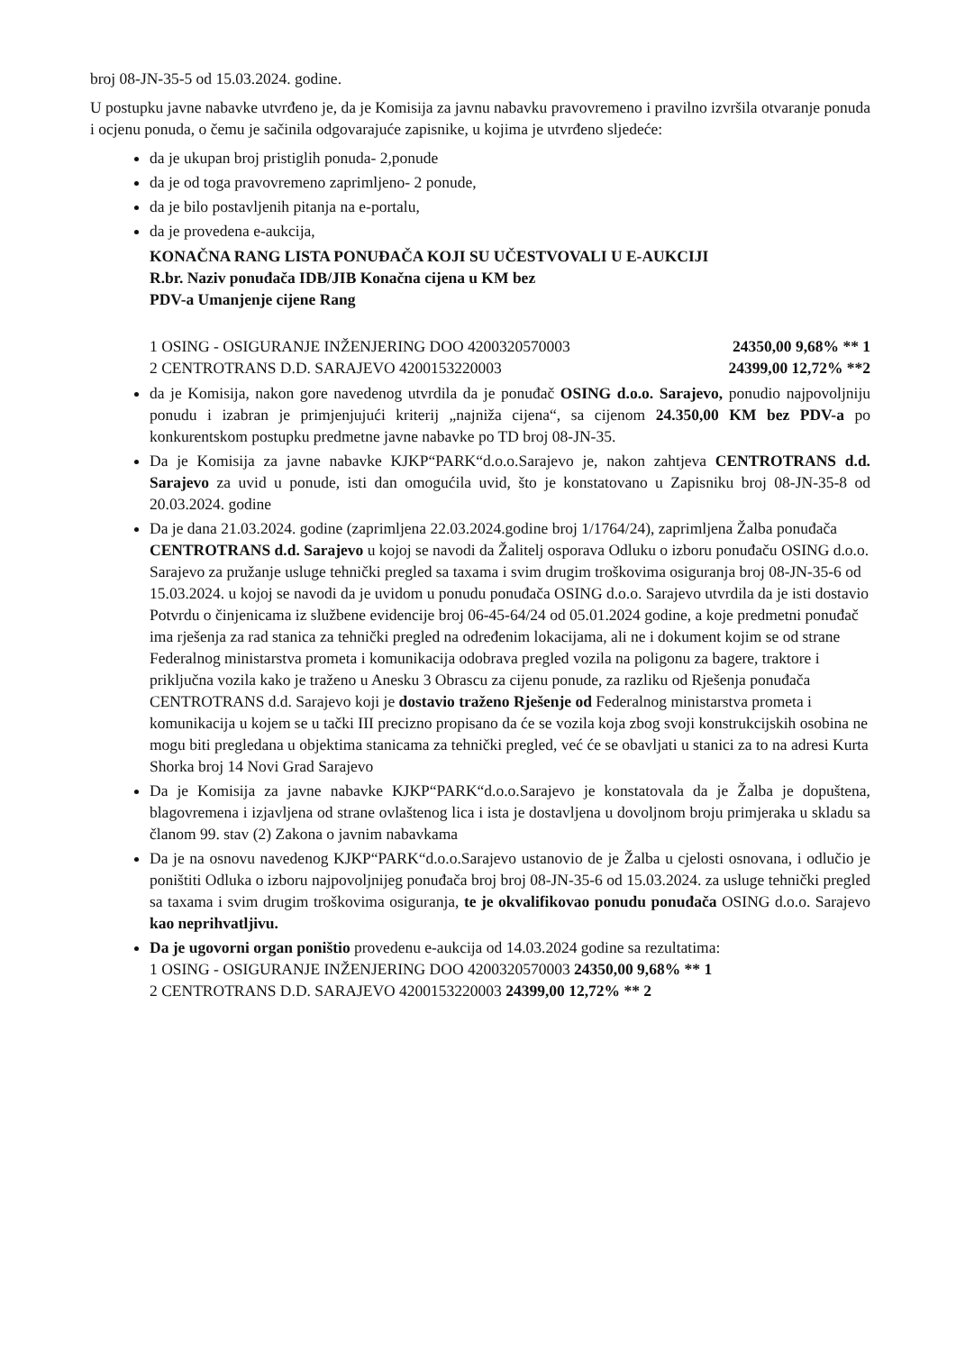broj 08-JN-35-5 od 15.03.2024. godine.
U postupku javne nabavke utvrđeno je, da je Komisija za javnu nabavku pravovremeno i pravilno izvršila otvaranje ponuda i ocjenu ponuda, o čemu je sačinila odgovarajuće zapisnike, u kojima je utvrđeno sljedeće:
da je ukupan broj pristiglih ponuda- 2,ponude
da je od toga pravovremeno zaprimljeno- 2 ponude,
da je bilo postavljenih pitanja na e-portalu,
da je provedena e-aukcija,
KONAČNA RANG LISTA PONUĐAČA KOJI SU UČESTVOVALI U E-AUKCIJI
R.br. Naziv ponuđača IDB/JIB Konačna cijena u KM bez
PDV-a Umanjenje cijene Rang
1 OSING - OSIGURANJE INŽENJERING DOO 4200320570003 24350,00 9,68% ** 1
2 CENTROTRANS D.D. SARAJEVO 4200153220003 24399,00 12,72% **2
da je Komisija, nakon gore navedenog utvrdila da je ponuđač OSING d.o.o. Sarajevo, ponudio najpovoljniju ponudu i izabran je primjenjujući kriterij „najniža cijena“, sa cijenom 24.350,00 KM bez PDV-a po konkurentskom postupku predmetne javne nabavke po TD broj 08-JN-35.
Da je Komisija za javne nabavke KJKP“PARK“d.o.o.Sarajevo je, nakon zahtjeva CENTROTRANS d.d. Sarajevo za uvid u ponude, isti dan omogućila uvid, što je konstatovano u Zapisniku broj 08-JN-35-8 od 20.03.2024. godine
Da je dana 21.03.2024. godine (zaprimljena 22.03.2024.godine broj 1/1764/24), zaprimljena Žalba ponuđača CENTROTRANS d.d. Sarajevo u kojoj se navodi da Žalitelj osporava Odluku o izboru ponuđaču OSING d.o.o. Sarajevo za pružanje usluge tehnički pregled sa taxama i svim drugim troškovima osiguranja broj 08-JN-35-6 od 15.03.2024. u kojoj se navodi da je uvidom u ponudu ponuđača OSING d.o.o. Sarajevo utvrdila da je isti dostavio Potvrdu o činjenicama iz službene evidencije broj 06-45-64/24 od 05.01.2024 godine, a koje predmetni ponuđač ima rješenja za rad stanica za tehnički pregled na određenim lokacijama, ali ne i dokument kojim se od strane Federalnog ministarstva prometa i komunikacija odobrava pregled vozila na poligonu za bagere, traktore i priključna vozila kako je traženo u Anesku 3 Obrascu za cijenu ponude, za razliku od Rješenja ponuđača CENTROTRANS d.d. Sarajevo koji je dostavio traženo Rješenje od Federalnog ministarstva prometa i komunikacija u kojem se u tački III precizno propisano da će se vozila koja zbog svoji konstrukcijskih osobina ne mogu biti pregledana u objektima stanicama za tehnički pregled, već će se obavljati u stanici za to na adresi Kurta Shorka broj 14 Novi Grad Sarajevo
Da je Komisija za javne nabavke KJKP“PARK“d.o.o.Sarajevo je konstatovala da je Žalba je dopuštena, blagovremena i izjavljena od strane ovlaštenog lica i ista je dostavljena u dovoljnom broju primjeraka u skladu sa članom 99. stav (2) Zakona o javnim nabavkama
Da je na osnovu navedenog KJKP“PARK“d.o.o.Sarajevo ustanovio de je Žalba u cjelosti osnovana, i odlučio je poništiti Odluka o izboru najpovoljnijeg ponuđača broj broj 08-JN-35-6 od 15.03.2024. za usluge tehnički pregled sa taxama i svim drugim troškovima osiguranja, te je okvalifikovao ponudu ponuđača OSING d.o.o. Sarajevo kao neprihvatljivu.
Da je ugovorni organ poništio provedenu e-aukcija od 14.03.2024 godine sa rezultatima:
1 OSING - OSIGURANJE INŽENJERING DOO 4200320570003 24350,00 9,68% ** 1
2 CENTROTRANS D.D. SARAJEVO 4200153220003 24399,00 12,72% ** 2